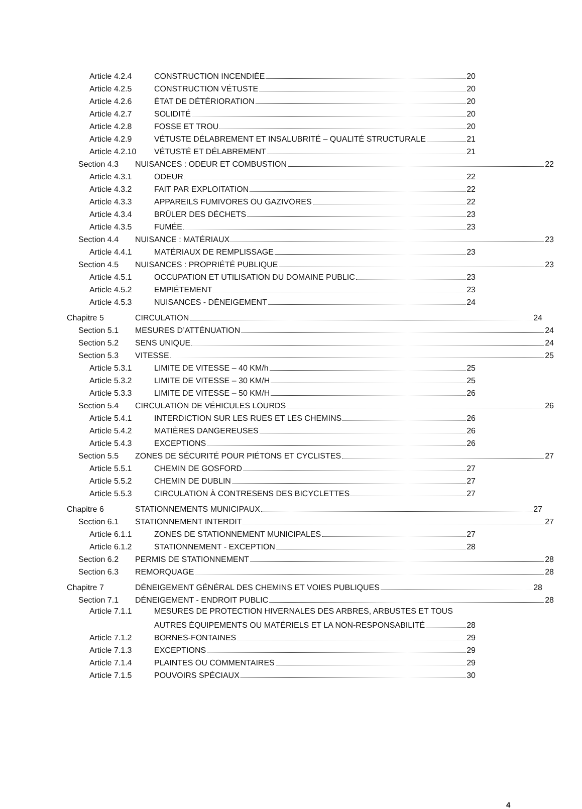Article 4.2.4 CONSTRUCTION INCENDIÉE 20
Article 4.2.5 CONSTRUCTION VÉTUSTE 20
Article 4.2.6 ÉTAT DE DÉTÉRIORATION 20
Article 4.2.7 SOLIDITÉ 20
Article 4.2.8 FOSSE ET TROU 20
Article 4.2.9 VÉTUSTE DÉLABREMENT ET INSALUBRITÉ – QUALITÉ STRUCTURALE 21
Article 4.2.10 VÉTUSTÉ ET DÉLABREMENT 21
Section 4.3 NUISANCES : ODEUR ET COMBUSTION 22
Article 4.3.1 ODEUR 22
Article 4.3.2 FAIT PAR EXPLOITATION 22
Article 4.3.3 APPAREILS FUMIVORES OU GAZIVORES 22
Article 4.3.4 BRÛLER DES DÉCHETS 23
Article 4.3.5 FUMÉE 23
Section 4.4 NUISANCE : MATÉRIAUX 23
Article 4.4.1 MATÉRIAUX DE REMPLISSAGE 23
Section 4.5 NUISANCES : PROPRIÉTÉ PUBLIQUE 23
Article 4.5.1 OCCUPATION ET UTILISATION DU DOMAINE PUBLIC 23
Article 4.5.2 EMPIÉTEMENT 23
Article 4.5.3 NUISANCES - DÉNEIGEMENT 24
Chapitre 5 CIRCULATION 24
Section 5.1 MESURES D’ATTÉNUATION 24
Section 5.2 SENS UNIQUE 24
Section 5.3 VITESSE 25
Article 5.3.1 LIMITE DE VITESSE – 40 KM/h 25
Article 5.3.2 LIMITE DE VITESSE – 30 KM/H 25
Article 5.3.3 LIMITE DE VITESSE – 50 KM/H 26
Section 5.4 CIRCULATION DE VÉHICULES LOURDS 26
Article 5.4.1 INTERDICTION SUR LES RUES ET LES CHEMINS 26
Article 5.4.2 MATIÈRES DANGEREUSES 26
Article 5.4.3 EXCEPTIONS 26
Section 5.5 ZONES DE SÉCURITÉ POUR PIÉTONS ET CYCLISTES 27
Article 5.5.1 CHEMIN DE GOSFORD 27
Article 5.5.2 CHEMIN DE DUBLIN 27
Article 5.5.3 CIRCULATION À CONTRESENS DES BICYCLETTES 27
Chapitre 6 STATIONNEMENTS MUNICIPAUX 27
Section 6.1 STATIONNEMENT INTERDIT 27
Article 6.1.1 ZONES DE STATIONNEMENT MUNICIPALES 27
Article 6.1.2 STATIONNEMENT - EXCEPTION 28
Section 6.2 PERMIS DE STATIONNEMENT 28
Section 6.3 REMORQUAGE 28
Chapitre 7 DÉNEIGEMENT GÉNÉRAL DES CHEMINS ET VOIES PUBLIQUES 28
Section 7.1 DÉNEIGEMENT - ENDROIT PUBLIC 28
Article 7.1.1 MESURES DE PROTECTION HIVERNALES DES ARBRES, ARBUSTES ET TOUS
AUTRES ÉQUIPEMENTS OU MATÉRIELS ET LA NON-RESPONSABILITÉ 28
Article 7.1.2 BORNES-FONTAINES 29
Article 7.1.3 EXCEPTIONS 29
Article 7.1.4 PLAINTES OU COMMENTAIRES 29
Article 7.1.5 POUVOIRS SPÉCIAUX 30
4